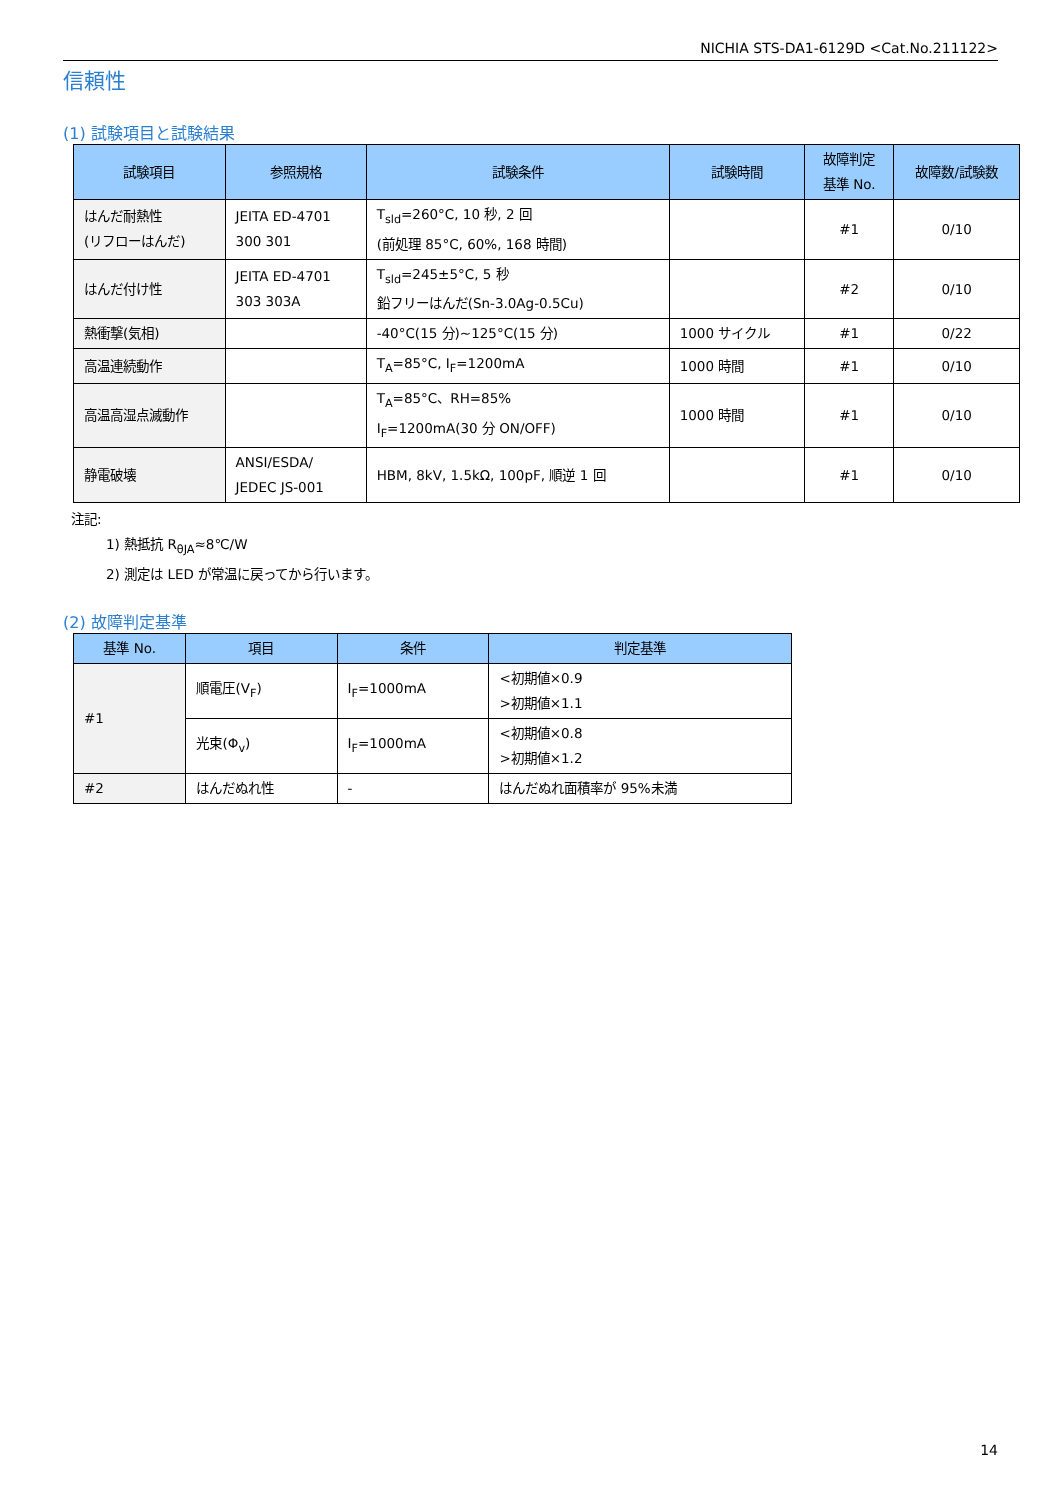NICHIA STS-DA1-6129D <Cat.No.211122>
信頼性
(1) 試験項目と試験結果
| 試験項目 | 参照規格 | 試験条件 | 試験時間 | 故障判定 基準 No. | 故障数/試験数 |
| --- | --- | --- | --- | --- | --- |
| はんだ耐熱性 (リフローはんだ) | JEITA ED-4701 300 301 | T<sub>sld</sub>=260°C, 10 秒, 2 回 (前処理 85°C, 60%, 168 時間) | | #1 | 0/10 |
| はんだ付け性 | JEITA ED-4701 303 303A | T<sub>sld</sub>=245±5°C, 5 秒 鉛フリーはんだ(Sn-3.0Ag-0.5Cu) | | #2 | 0/10 |
| 熱衝撃(気相) | | -40°C(15 分)~125°C(15 分) | 1000 サイクル | #1 | 0/22 |
| 高温連続動作 | | T<sub>A</sub>=85°C, I<sub>F</sub>=1200mA | 1000 時間 | #1 | 0/10 |
| 高温高湿点滅動作 | | T<sub>A</sub>=85°C、RH=85% I<sub>F</sub>=1200mA(30 分 ON/OFF) | 1000 時間 | #1 | 0/10 |
| 静電破壊 | ANSI/ESDA/ JEDEC JS-001 | HBM, 8kV, 1.5kΩ, 100pF, 順逆 1 回 | | #1 | 0/10 |
注記:
1) 熱抵抗 R<sub>θJA</sub>≈8℃/W
2) 測定は LED が常温に戻ってから行います。
(2) 故障判定基準
| 基準 No. | 項目 | 条件 | 判定基準 |
| --- | --- | --- | --- |
| #1 | 順電圧(V<sub>F</sub>) | I<sub>F</sub>=1000mA | <初期値×0.9 >初期値×1.1 |
| | 光束(Φ<sub>v</sub>) | I<sub>F</sub>=1000mA | <初期値×0.8 >初期値×1.2 |
| #2 | はんだぬれ性 | - | はんだぬれ面積率が 95%未満 |
14